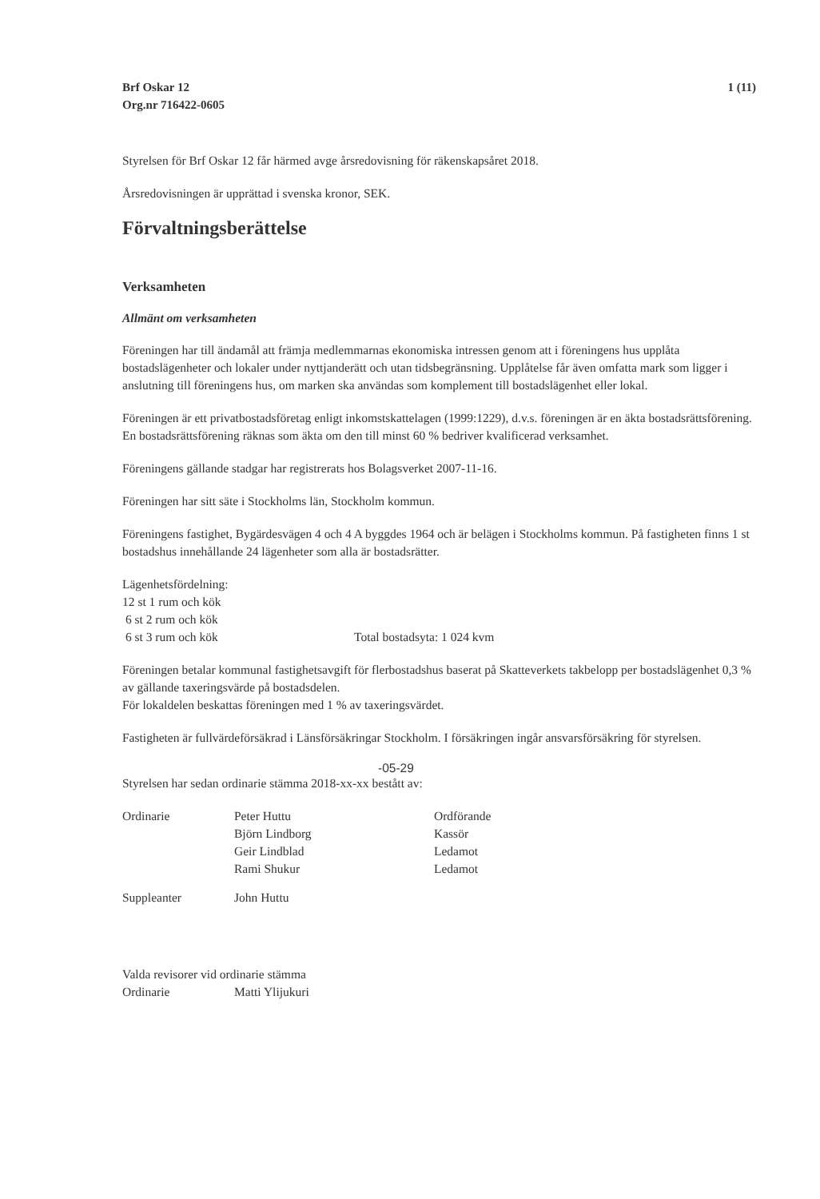Brf Oskar 12
Org.nr 716422-0605
1 (11)
Styrelsen för Brf Oskar 12 får härmed avge årsredovisning för räkenskapsåret 2018.
Årsredovisningen är upprättad i svenska kronor, SEK.
Förvaltningsberättelse
Verksamheten
Allmänt om verksamheten
Föreningen har till ändamål att främja medlemmarnas ekonomiska intressen genom att i föreningens hus upplåta bostadslägenheter och lokaler under nyttjanderätt och utan tidsbegränsning. Upplåtelse får även omfatta mark som ligger i anslutning till föreningens hus, om marken ska användas som komplement till bostadslägenhet eller lokal.
Föreningen är ett privatbostadsföretag enligt inkomstskattelagen (1999:1229), d.v.s. föreningen är en äkta bostadsrättsförening. En bostadsrättsförening räknas som äkta om den till minst 60 % bedriver kvalificerad verksamhet.
Föreningens gällande stadgar har registrerats hos Bolagsverket 2007-11-16.
Föreningen har sitt säte i Stockholms län, Stockholm kommun.
Föreningens fastighet, Bygärdesvägen 4 och 4 A byggdes 1964 och är belägen i Stockholms kommun. På fastigheten finns 1 st bostadshus innehållande 24 lägenheter som alla är bostadsrätter.
| Lägenhetsfördelning: | |
| 12 st 1 rum och kök | |
| 6 st 2 rum och kök | |
| 6 st 3 rum och kök | Total bostadsyta: 1 024 kvm |
Föreningen betalar kommunal fastighetsavgift för flerbostadshus baserat på Skatteverkets takbelopp per bostadslägenhet 0,3 % av gällande taxeringsvärde på bostadsdelen.
För lokaldelen beskattas föreningen med 1 % av taxeringsvärdet.
Fastigheten är fullvärdeförsäkrad i Länsförsäkringar Stockholm. I försäkringen ingår ansvarsförsäkring för styrelsen.
-05-29
Styrelsen har sedan ordinarie stämma 2018-xx-xx bestått av:
| Ordinarie | Peter Huttu | Ordförande |
| | Björn Lindborg | Kassör |
| | Geir Lindblad | Ledamot |
| | Rami Shukur | Ledamot |
| Suppleanter | John Huttu | |
| Valda revisorer vid ordinarie stämma | |
| Ordinarie | Matti Ylijukuri |